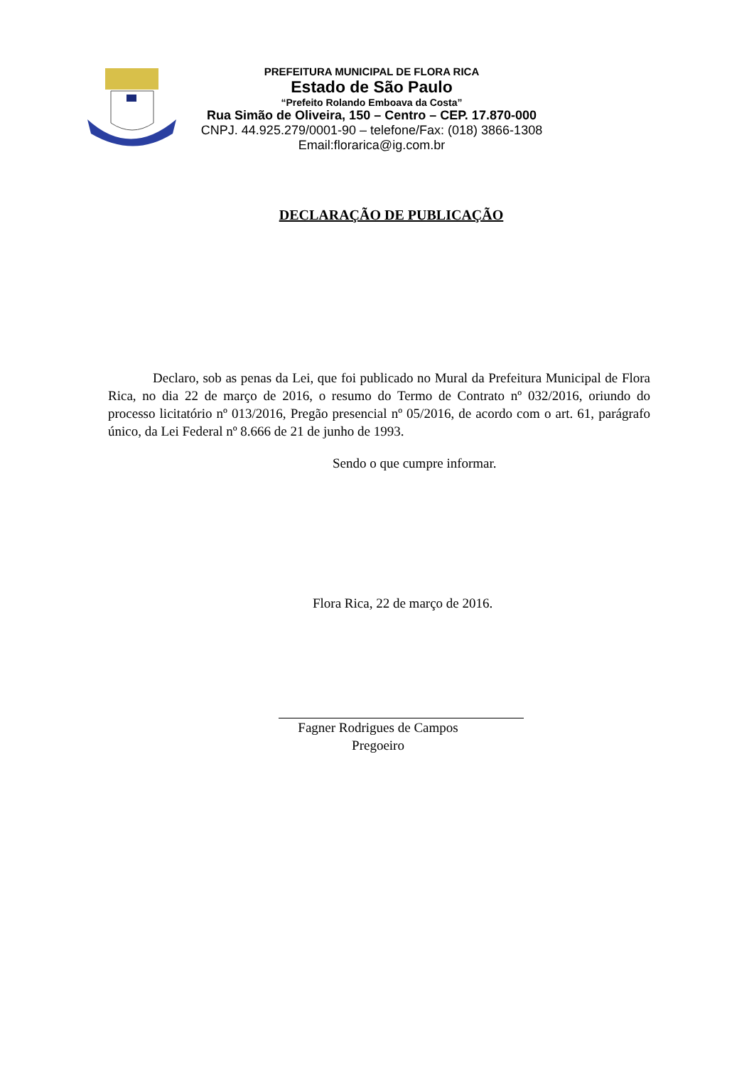PREFEITURA MUNICIPAL DE FLORA RICA
Estado de São Paulo
“Prefeito Rolando Emboava da Costa”
Rua Simão de Oliveira, 150 – Centro – CEP. 17.870-000
CNPJ. 44.925.279/0001-90 – telefone/Fax: (018) 3866-1308
Email:florarica@ig.com.br
DECLARAÇÃO DE PUBLICAÇÃO
Declaro, sob as penas da Lei, que foi publicado no Mural da Prefeitura Municipal de Flora Rica, no dia 22 de março de 2016, o resumo do Termo de Contrato nº 032/2016, oriundo do processo licitatório nº 013/2016, Pregão presencial nº 05/2016, de acordo com o art. 61, parágrafo único, da Lei Federal nº 8.666 de 21 de junho de 1993.
Sendo o que cumpre informar.
Flora Rica, 22 de março de 2016.
Fagner Rodrigues de Campos
Pregoeiro